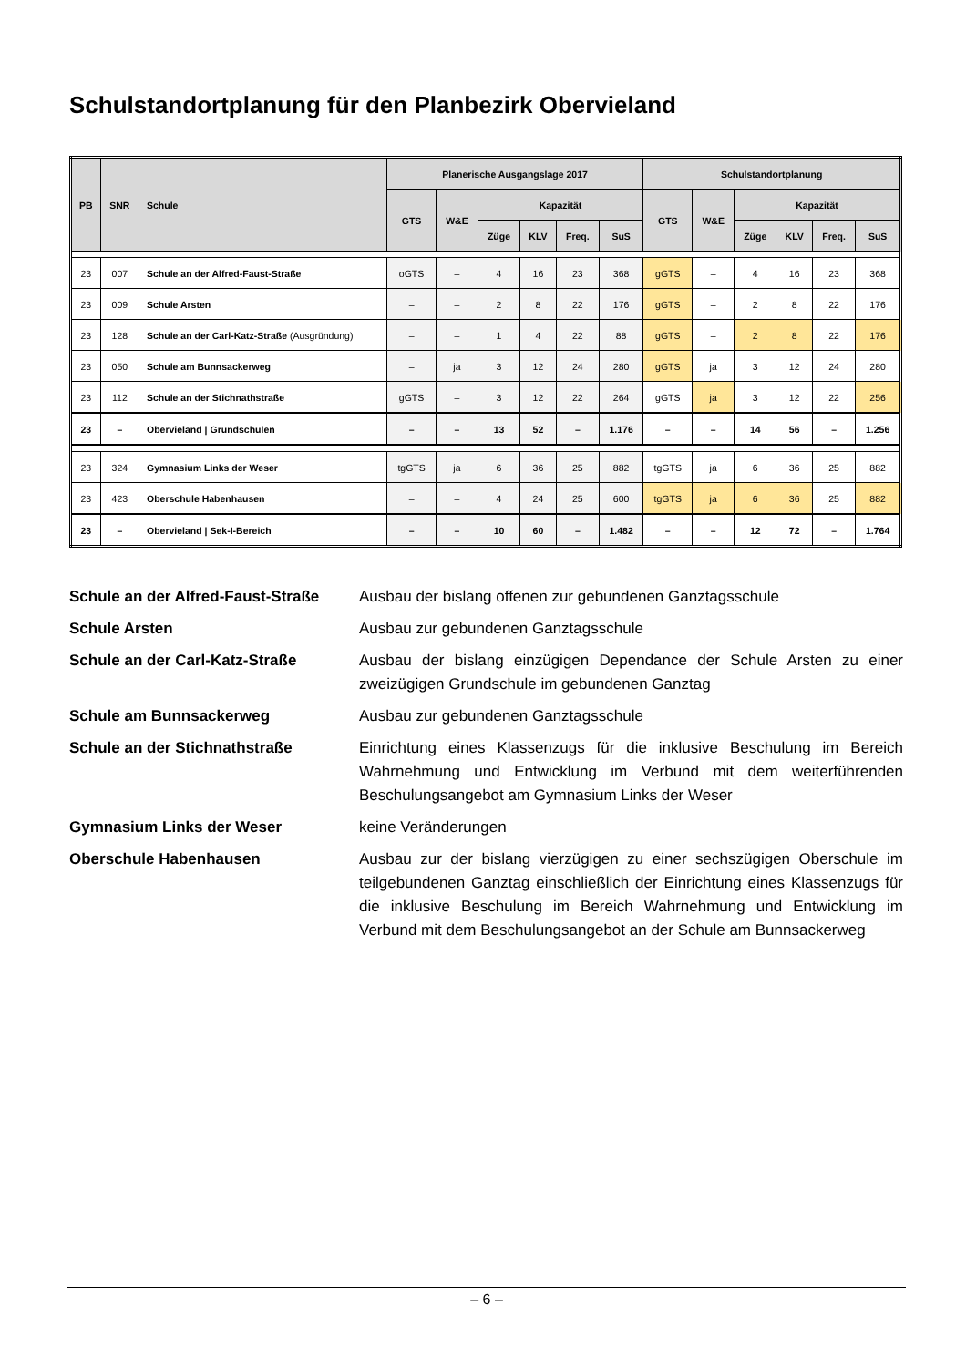Schulstandortplanung für den Planbezirk Obervieland
| PB | SNR | Schule | Planerische Ausgangslage 2017 | | | | | | Schulstandortplanung | | | | | |
| --- | --- | --- | --- | --- | --- | --- | --- | --- | --- | --- | --- | --- | --- | --- |
| | | | GTS | W&E | Kapazität | | | | GTS | W&E | Kapazität | | | |
| | | | | | Züge | KLV | Freq. | SuS | | | Züge | KLV | Freq. | SuS |
| 23 | 007 | Schule an der Alfred-Faust-Straße | oGTS | – | 4 | 16 | 23 | 368 | gGTS | – | 4 | 16 | 23 | 368 |
| 23 | 009 | Schule Arsten | – | – | 2 | 8 | 22 | 176 | gGTS | – | 2 | 8 | 22 | 176 |
| 23 | 128 | Schule an der Carl-Katz-Straße (Ausgründung) | – | – | 1 | 4 | 22 | 88 | gGTS | – | 2 | 8 | 22 | 176 |
| 23 | 050 | Schule am Bunnsackerweg | – | ja | 3 | 12 | 24 | 280 | gGTS | ja | 3 | 12 | 24 | 280 |
| 23 | 112 | Schule an der Stichnathstraße | gGTS | – | 3 | 12 | 22 | 264 | gGTS | ja | 3 | 12 | 22 | 256 |
| 23 | – | Obervieland / Grundschulen | – | – | 13 | 52 | – | 1.176 | – | – | 14 | 56 | – | 1.256 |
| 23 | 324 | Gymnasium Links der Weser | tgGTS | ja | 6 | 36 | 25 | 882 | tgGTS | ja | 6 | 36 | 25 | 882 |
| 23 | 423 | Oberschule Habenhausen | – | – | 4 | 24 | 25 | 600 | tgGTS | ja | 6 | 36 | 25 | 882 |
| 23 | – | Obervieland / Sek-I-Bereich | – | – | 10 | 60 | – | 1.482 | – | – | 12 | 72 | – | 1.764 |
Schule an der Alfred-Faust-Straße
Ausbau der bislang offenen zur gebundenen Ganztagsschule
Schule Arsten Ausbau zur gebundenen Ganztagsschule
Schule an der Carl-Katz-Straße Ausbau der bislang einzügigen Dependance der Schule Arsten zu einer zweizügigen Grundschule im gebundenen Ganztag
Schule am Bunnsackerweg Ausbau zur gebundenen Ganztagsschule
Schule an der Stichnathstraße Einrichtung eines Klassenzugs für die inklusive Beschulung im Bereich Wahrnehmung und Entwicklung im Verbund mit dem weiterführenden Beschulungsangebot am Gymnasium Links der Weser
Gymnasium Links der Weser keine Veränderungen
Oberschule Habenhausen Ausbau zur der bislang vierzügigen zu einer sechszügigen Oberschule im teilgebundenen Ganztag einschließlich der Einrichtung eines Klassenzugs für die inklusive Beschulung im Bereich Wahrnehmung und Entwicklung im Verbund mit dem Beschulungsangebot an der Schule am Bunnsackerweg
– 6 –